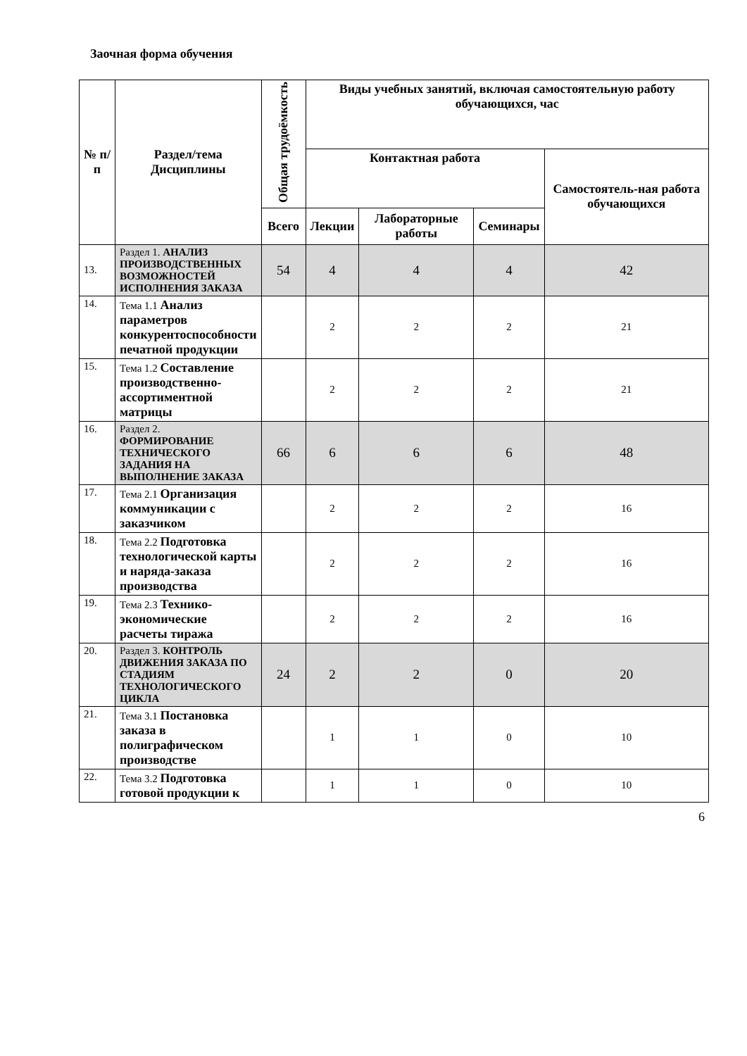Заочная форма обучения
| № п/п | Раздел/тема Дисциплины | Общая трудоёмкость | Виды учебных занятий, включая самостоятельную работу обучающихся, час | | | |
| --- | --- | --- | --- | --- | --- | --- |
| | | | Контактная работа | | | Самостоятель-ная работа обучающихся |
| | | Всего | Лекции | Лабораторные работы | Семинары | |
| 13. | Раздел 1. АНАЛИЗ ПРОИЗВОДСТВЕННЫХ ВОЗМОЖНОСТЕЙ ИСПОЛНЕНИЯ ЗАКАЗА | 54 | 4 | 4 | 4 | 42 |
| 14. | Тема 1.1 Анализ параметров конкурентоспособности печатной продукции | | 2 | 2 | 2 | 21 |
| 15. | Тема 1.2 Составление производственно-ассортиментной матрицы | | 2 | 2 | 2 | 21 |
| 16. | Раздел 2. ФОРМИРОВАНИЕ ТЕХНИЧЕСКОГО ЗАДАНИЯ НА ВЫПОЛНЕНИЕ ЗАКАЗА | 66 | 6 | 6 | 6 | 48 |
| 17. | Тема 2.1 Организация коммуникации с заказчиком | | 2 | 2 | 2 | 16 |
| 18. | Тема 2.2 Подготовка технологической карты и наряда-заказа производства | | 2 | 2 | 2 | 16 |
| 19. | Тема 2.3 Технико-экономические расчеты тиража | | 2 | 2 | 2 | 16 |
| 20. | Раздел 3. КОНТРОЛЬ ДВИЖЕНИЯ ЗАКАЗА ПО СТАДИЯМ ТЕХНОЛОГИЧЕСКОГО ЦИКЛА | 24 | 2 | 2 | 0 | 20 |
| 21. | Тема 3.1 Постановка заказа в полиграфическом производстве | | 1 | 1 | 0 | 10 |
| 22. | Тема 3.2 Подготовка готовой продукции к | | 1 | 1 | 0 | 10 |
6